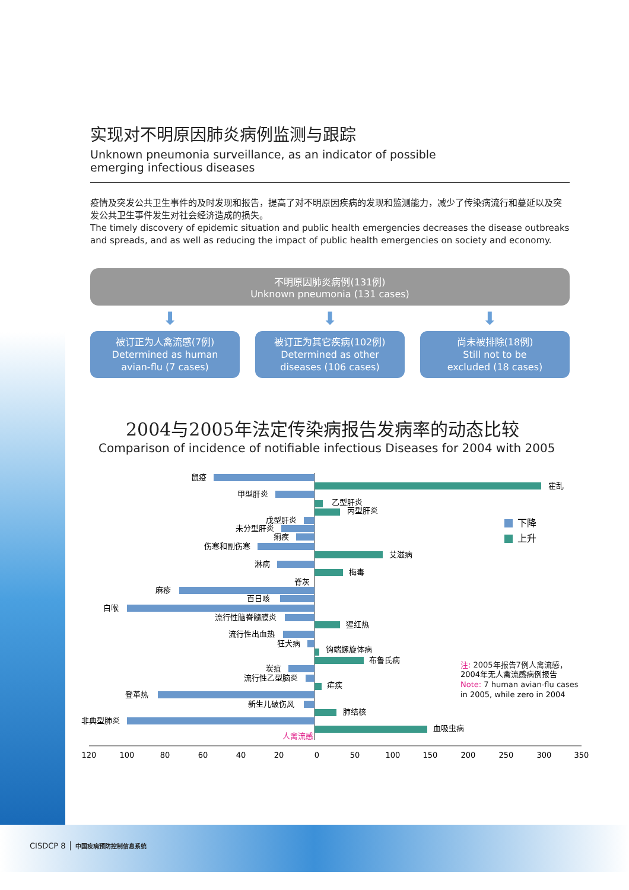实现对不明原因肺炎病例监测与跟踪
Unknown pneumonia surveillance, as an indicator of possible
emerging infectious diseases
疫情及突发公共卫生事件的及时发现和报告，提高了对不明原因疾病的发现和监测能力，减少了传染病流行和蔓延以及突发公共卫生事件发生对社会经济造成的损失。
The timely discovery of epidemic situation and public health emergencies decreases the disease outbreaks and spreads, and as well as reducing the impact of public health emergencies on society and economy.
不明原因肺炎病例(131例)
Unknown pneumonia (131 cases)
⬇ ⬇ ⬇
被订正为人禽流感(7例)
Determined as human
avian-flu (7 cases)
被订正为其它疾病(102例)
Determined as other
diseases (106 cases)
尚未被排除(18例)
Still not to be
excluded (18 cases)
2004与2005年法定传染病报告发病率的动态比较
Comparison of incidence of notifiable infectious Diseases for 2004 with 2005
鼠疫
甲型肝炎
戊型肝炎
未分型肝炎
痢疾
伤寒和副伤寒
淋病
脊灰
麻疹
百日咳
白喉
流行性脑脊髓膜炎
流行性出血热
狂犬病
炭疽
流行性乙型脑炎
登革热
新生儿破伤风
非典型肺炎
人禽流感
霍乱
乙型肝炎
丙型肝炎
艾滋病
梅毒
猩红热
钩端螺旋体病
布鲁氏病
疟疾
肺结核
血吸虫病
下降
上升
注: 2005年报告7例人禽流感，
2004年无人禽流感病例报告
Note: 7 human avian-flu cases
in 2005, while zero in 2004
120
100
80
60
40
20
0
50
100
150
200
250
300
350
CISDCP 8 │ 中国疾病预防控制信息系统